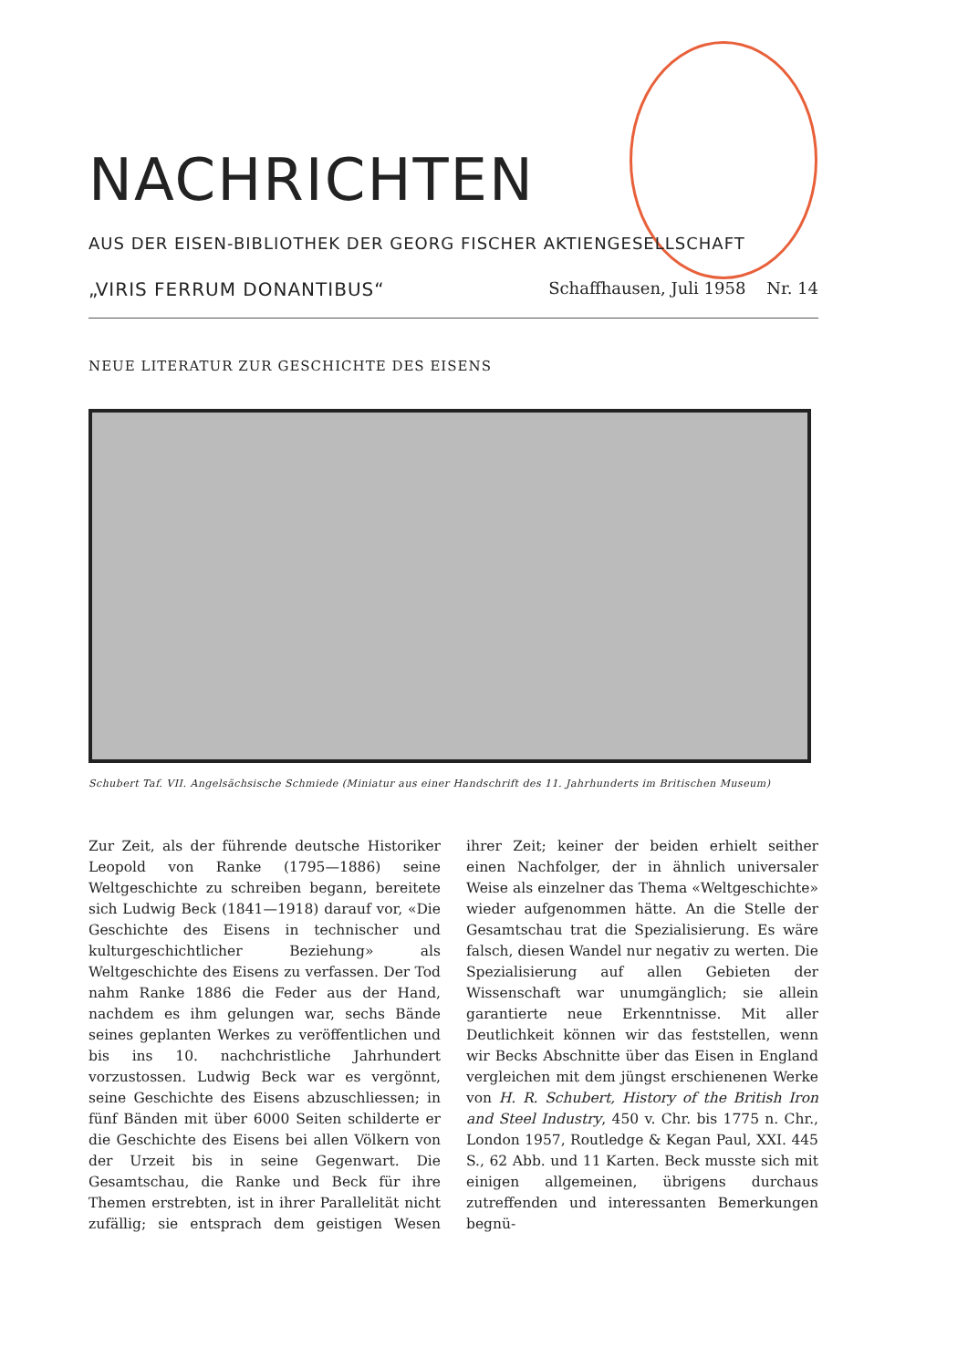NACHRICHTEN
AUS DER EISEN-BIBLIOTHEK DER GEORG FISCHER AKTIENGESELLSCHAFT
„VIRIS FERRUM DONANTIBUS“Schaffhausen, Juli 1958 Nr. 14
NEUE LITERATUR ZUR GESCHICHTE DES EISENS
Schubert Taf. VII. Angelsächsische Schmiede (Miniatur aus einer Handschrift des 11. Jahrhunderts im Britischen Museum)
Zur Zeit, als der führende deutsche Historiker Leopold von Ranke (1795—1886) seine Weltgeschichte zu schreiben begann, bereitete sich Ludwig Beck (1841—1918) darauf vor, «Die Geschichte des Eisens in technischer und kulturgeschichtlicher Beziehung» als Weltgeschichte des Eisens zu verfassen. Der Tod nahm Ranke 1886 die Feder aus der Hand, nachdem es ihm gelungen war, sechs Bände seines geplanten Werkes zu veröffentlichen und bis ins 10. nachchristliche Jahrhundert vorzustossen. Ludwig Beck war es vergönnt, seine Geschichte des Eisens abzuschliessen; in fünf Bänden mit über 6000 Seiten schilderte er die Geschichte des Eisens bei allen Völkern von der Urzeit bis in seine Gegenwart. Die Gesamtschau, die Ranke und Beck für ihre Themen erstrebten, ist in ihrer Parallelität nicht zufällig; sie entsprach dem geistigen Wesen ihrer Zeit; keiner der beiden erhielt seither einen Nachfolger, der in ähnlich universaler Weise als einzelner das Thema «Weltgeschichte» wieder aufgenommen hätte. An die Stelle der Gesamtschau trat die Spezialisierung. Es wäre falsch, diesen Wandel nur negativ zu werten. Die Spezialisierung auf allen Gebieten der Wissenschaft war unumgänglich; sie allein garantierte neue Erkenntnisse. Mit aller Deutlichkeit können wir das feststellen, wenn wir Becks Abschnitte über das Eisen in England vergleichen mit dem jüngst erschienenen Werke von H. R. Schubert, History of the British Iron and Steel Industry, 450 v. Chr. bis 1775 n. Chr., London 1957, Routledge & Kegan Paul, XXI. 445 S., 62 Abb. und 11 Karten. Beck musste sich mit einigen allgemeinen, übrigens durchaus zutreffenden und interessanten Bemerkungen begnü-